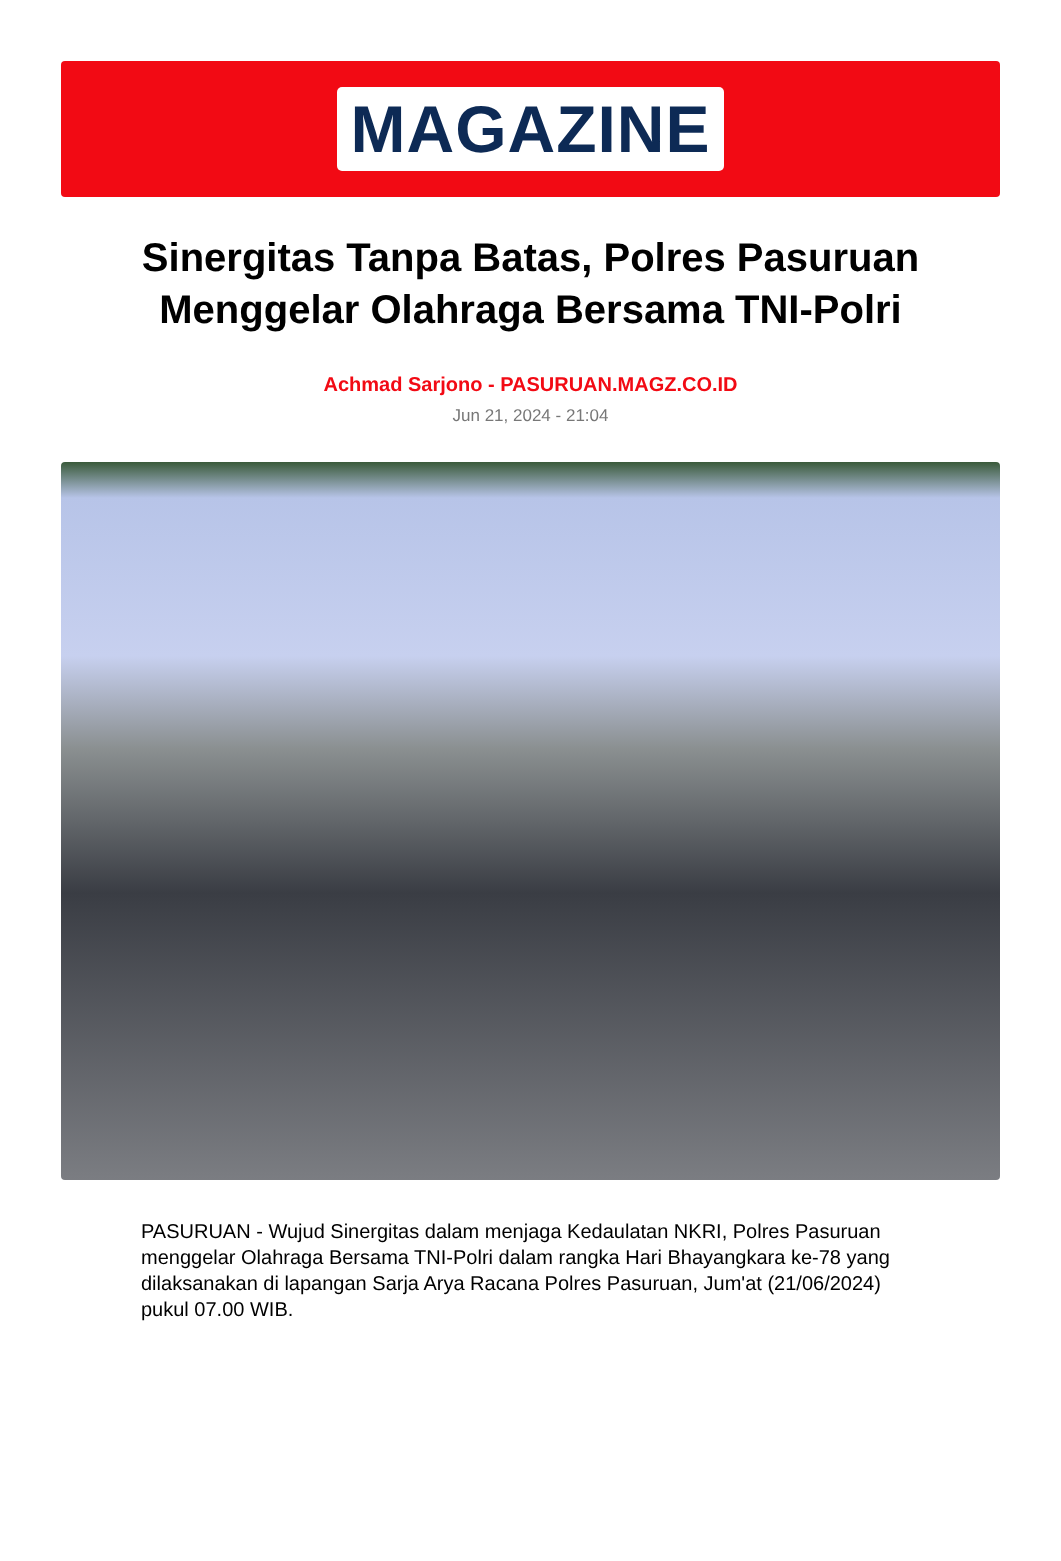MAGAZINE
Sinergitas Tanpa Batas, Polres Pasuruan Menggelar Olahraga Bersama TNI-Polri
Achmad Sarjono - PASURUAN.MAGZ.CO.ID
Jun 21, 2024 - 21:04
PASURUAN - Wujud Sinergitas dalam menjaga Kedaulatan NKRI, Polres Pasuruan menggelar Olahraga Bersama TNI-Polri dalam rangka Hari Bhayangkara ke-78 yang dilaksanakan di lapangan Sarja Arya Racana Polres Pasuruan, Jum'at (21/06/2024) pukul 07.00 WIB.